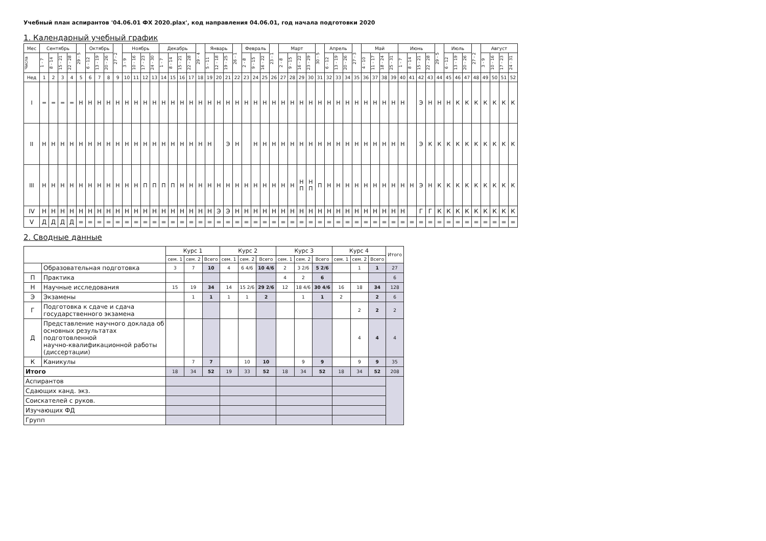Учебный план аспирантов '04.06.01 ФХ 2020.plax', код направления 04.06.01, год начала подготовки 2020
1. Календарный учебный график
| Мес | Сентябрь | | | | 29 - 5 | Октябрь | | | 27 - 2 | Ноябрь | | | | Декабрь | | | | 29 - 4 | Январь | | | 26 - 1 | Февраль | | | 23 - 1 | Март | | | | 30 - 5 | Апрель | | | 27 - 3 | Май | | | | Июнь | | | | 29 - 5 | Июль | | | 27 - 2 | Август | | | |
| --- | --- | --- | --- | --- | --- | --- | --- | --- | --- | --- | --- | --- | --- | --- | --- | --- | --- | --- | --- | --- | --- | --- | --- | --- | --- | --- | --- | --- | --- | --- | --- | --- | --- | --- | --- | --- | --- | --- | --- | --- | --- | --- | --- | --- | --- | --- | --- | --- | --- | --- | --- | --- |
| Числа | 1 - 7 | 8 - 14 | 15 - 21 | 22 - 28 | | 6 - 12 | 13 - 19 | 20 - 26 | | 3 - 9 | 10 - 16 | 17 - 23 | 24 - 30 | 1 - 7 | 8 - 14 | 15 - 21 | 22 - 28 | | 5 - 11 | 12 - 18 | 19 - 25 | | 2 - 8 | 9 - 15 | 16 - 22 | | 2 - 8 | 9 - 15 | 16 - 22 | 23 - 29 | | 6 - 12 | 13 - 19 | 20 - 26 | | 4 - 10 | 11 - 17 | 18 - 24 | 25 - 31 | 1 - 7 | 8 - 14 | 15 - 21 | 22 - 28 | | 6 - 12 | 13 - 19 | 20 - 26 | | 3 - 9 | 10 - 16 | 17 - 23 | 24 - 31 |
| Нед | 1 | 2 | 3 | 4 | 5 | 6 | 7 | 8 | 9 | 10 | 11 | 12 | 13 | 14 | 15 | 16 | 17 | 18 | 19 | 20 | 21 | 22 | 23 | 24 | 25 | 26 | 27 | 28 | 29 | 30 | 31 | 32 | 33 | 34 | 35 | 36 | 37 | 38 | 39 | 40 | 41 | 42 | 43 | 44 | 45 | 46 | 47 | 48 | 49 | 50 | 51 | 52 |
| I | = | = | = | = | Н | Н | Н | Н | Н | Н | Н | Н | Н | Н | Н | Н | Н | Н | Н | Н | Н | Н | Н | Н | Н | Н | Н | Н | Н | Н | Н | Н | Н | Н | Н | Н | Н | Н | Н | Н | | Э | Н | Н | Н | К | К | К | К | К | К | К |
| II | Н | Н | Н | Н | Н | Н | Н | Н | Н | Н | Н | Н | Н | Н | Н | Н | Н | Н | Н | | Э | Н | | Н | Н | Н | Н | Н | Н | Н | Н | Н | Н | Н | Н | Н | Н | Н | Н | Н | | Э | К | К | К | К | К | К | К | К | К | К |
| III | Н | Н | Н | Н | Н | Н | Н | Н | Н | Н | Н | П | П | П | П | Н | Н | Н | Н | Н | Н | Н | Н | Н | Н | Н | Н | Н | Н П | Н П | П | Н | Н | Н | Н | Н | Н | Н | Н | Н | Н | Э | Н | К | К | К | К | К | К | К | К | К |
| IV | Н | Н | Н | Н | Н | Н | Н | Н | Н | Н | Н | Н | Н | Н | Н | Н | Н | Н | Н | Э | Э | Н | Н | Н | Н | Н | Н | Н | Н | Н | Н | Н | Н | Н | Н | Н | Н | Н | Н | Н | | Г | Г | К | К | К | К | К | К | К | К | К |
| V | Д | Д | Д | Д | = | = | = | = | = | = | = | = | = | = | = | = | = | = | = | = | = | = | = | = | = | = | = | = | = | = | = | = | = | = | = | = | = | = | = | = | = | = | = | = | = | = | = | = | = | = | = | = |
2. Сводные данные
| | | Курс 1 | | | Курс 2 | | | Курс 3 | | | Курс 4 | | | Итого |
| --- | --- | --- | --- | --- | --- | --- | --- | --- | --- | --- | --- | --- | --- | --- |
| | | сем. 1 | сем. 2 | Всего | сем. 1 | сем. 2 | Всего | сем. 1 | сем. 2 | Всего | сем. 1 | сем. 2 | Всего | |
| | Образовательная подготовка | 3 | 7 | 10 | 4 | 6 4/6 | 10 4/6 | 2 | 3 2/6 | 5 2/6 | | 1 | 1 | 27 |
| П | Практика | | | | | | | 4 | 2 | 6 | | | | 6 |
| Н | Научные исследования | 15 | 19 | 34 | 14 | 15 2/6 | 29 2/6 | 12 | 18 4/6 | 30 4/6 | 16 | 18 | 34 | 128 |
| Э | Экзамены | | 1 | 1 | 1 | 1 | 2 | | 1 | 1 | 2 | | 2 | 6 |
| Г | Подготовка к сдаче и сдача государственного экзамена | | | | | | | | | | | 2 | 2 | 2 |
| Д | Представление научного доклада об основных результатах подготовленной научно-квалификационной работы (диссертации) | | | | | | | | | | | 4 | 4 | 4 |
| К | Каникулы | | 7 | 7 | | 10 | 10 | | 9 | 9 | | 9 | 9 | 35 |
| Итого | | 18 | 34 | 52 | 19 | 33 | 52 | 18 | 34 | 52 | 18 | 34 | 52 | 208 |
| Аспирантов | | | | | | | | | | | | | | |
| Сдающих канд. экз. | | | | | | | | | | | | | | |
| Соискателей с руков. | | | | | | | | | | | | | | |
| Изучающих ФД | | | | | | | | | | | | | | |
| Групп | | | | | | | | | | | | | | |